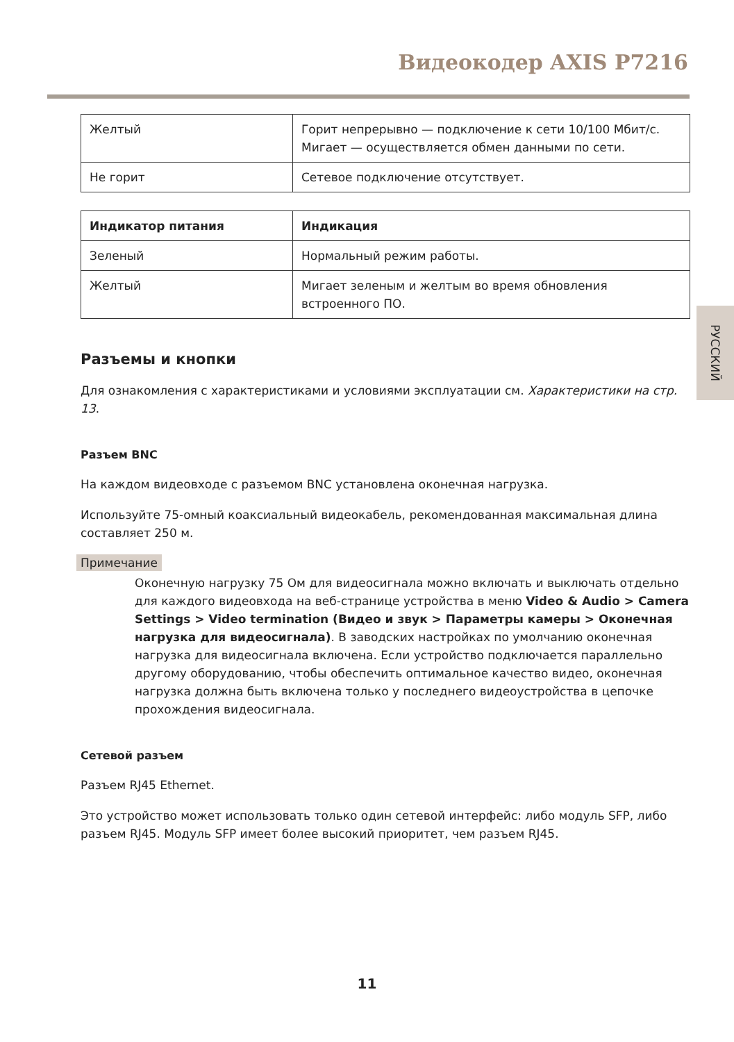Видеокодер AXIS P7216
| Желтый | Горит непрерывно — подключение к сети 10/100 Мбит/с. Мигает — осуществляется обмен данными по сети. |
| Не горит | Сетевое подключение отсутствует. |
| Индикатор питания | Индикация |
| --- | --- |
| Зеленый | Нормальный режим работы. |
| Желтый | Мигает зеленым и желтым во время обновления встроенного ПО. |
Разъемы и кнопки
Для ознакомления с характеристиками и условиями эксплуатации см. Характеристики на стр. 13.
Разъем BNC
На каждом видеовходе с разъемом BNC установлена оконечная нагрузка.
Используйте 75-омный коаксиальный видеокабель, рекомендованная максимальная длина составляет 250 м.
Примечание
Оконечную нагрузку 75 Ом для видеосигнала можно включать и выключать отдельно для каждого видеовхода на веб-странице устройства в меню Video & Audio > Camera Settings > Video termination (Видео и звук > Параметры камеры > Оконечная нагрузка для видеосигнала). В заводских настройках по умолчанию оконечная нагрузка для видеосигнала включена. Если устройство подключается параллельно другому оборудованию, чтобы обеспечить оптимальное качество видео, оконечная нагрузка должна быть включена только у последнего видеоустройства в цепочке прохождения видеосигнала.
Сетевой разъем
Разъем RJ45 Ethernet.
Это устройство может использовать только один сетевой интерфейс: либо модуль SFP, либо разъем RJ45. Модуль SFP имеет более высокий приоритет, чем разъем RJ45.
РУССКИЙ
11